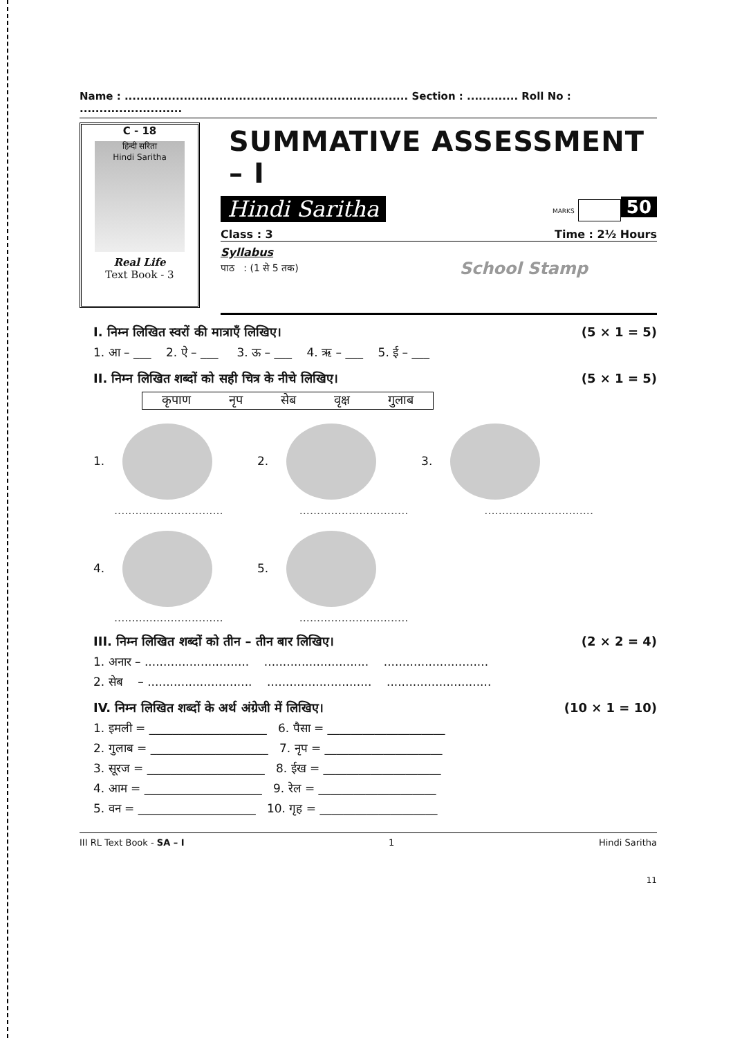Name : ........................................................................ Section : ............. Roll No : ..........................
C - 18
हिन्दी सरिता
Hindi Saritha
Real Life
Text Book - 3
SUMMATIVE ASSESSMENT – I
Hindi Saritha MARKS 50
Class : 3 Time : 2½ Hours
Syllabus
पाठ : (1 से 5 तक) School Stamp
I. निम्न लिखित स्वरों की मात्राएँ लिखिए। (5 × 1 = 5)
1. आ – ___ 2. ऐ – ___ 3. ऊ – ___ 4. ऋ – ___ 5. ई – ___
II. निम्न लिखित शब्दों को सही चित्र के नीचे लिखिए। (5 × 1 = 5)
कृपाण नृप सेब वृक्ष गुलाब
1. 2. 3.
............................... ............................... ...............................
4. 5.
............................... ...............................
III. निम्न लिखित शब्दों को तीन – तीन बार लिखिए। (2 × 2 = 4)
1. अनार – ............................ ............................ ............................
2. सेब – ............................ ............................ ............................
IV. निम्न लिखित शब्दों के अर्थ अंग्रेजी में लिखिए। (10 × 1 = 10)
1. इमली = ____________________ 6. पैसा = ____________________
2. गुलाब = ____________________ 7. नृप = ____________________
3. सूरज = ____________________ 8. ईख = ____________________
4. आम = ____________________ 9. रेल = ____________________
5. वन = ____________________ 10. गृह = ____________________
III RL Text Book - SA – I 1 Hindi Saritha
11